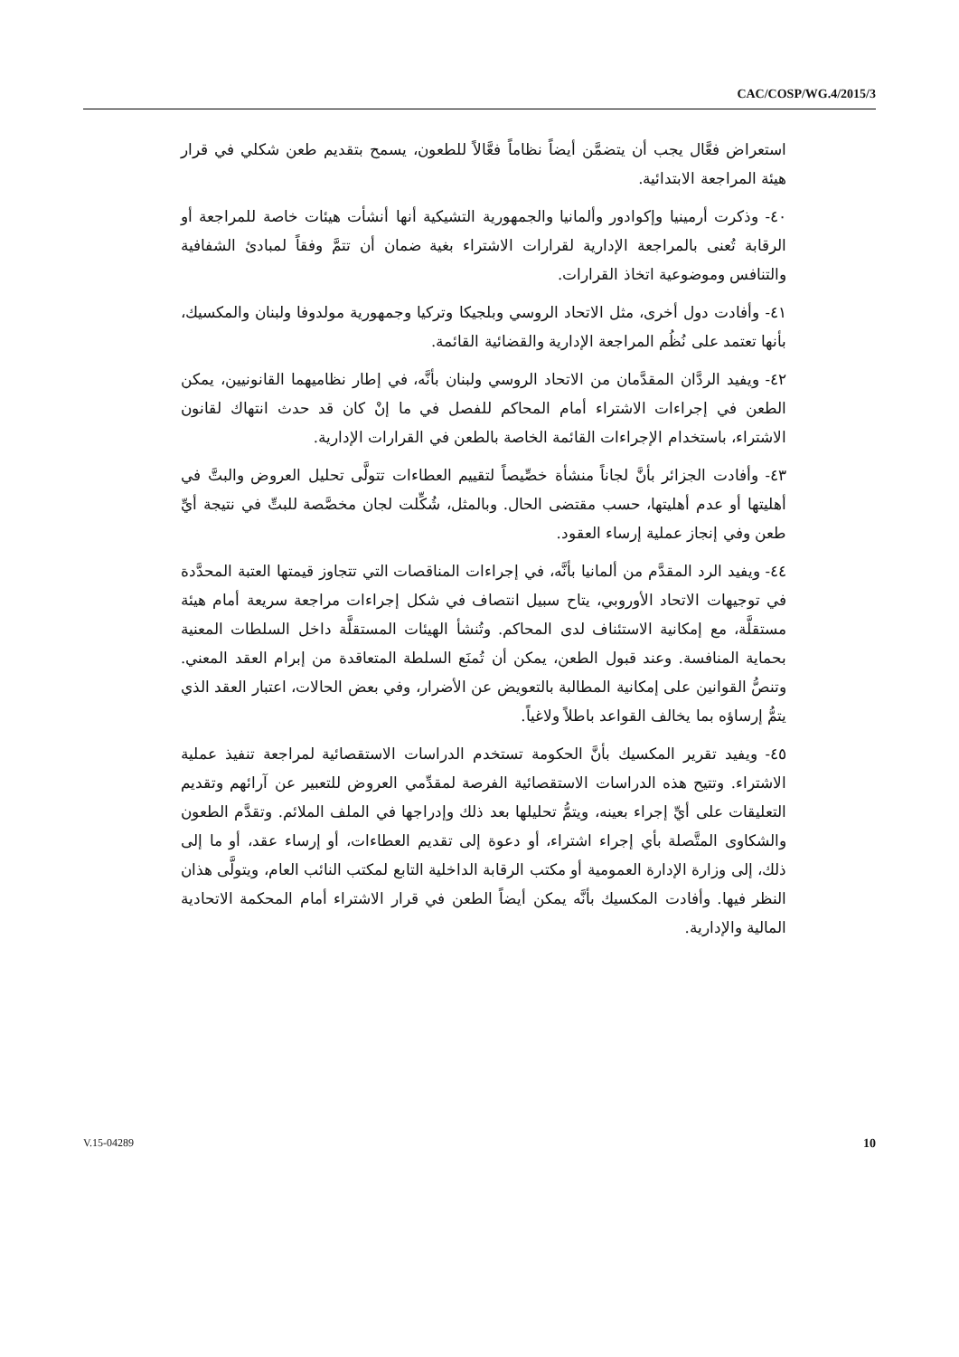CAC/COSP/WG.4/2015/3
استعراض فعَّال يجب أن يتضمَّن أيضاً نظاماً فعَّالاً للطعون، يسمح بتقديم طعن شكلي في قرار هيئة المراجعة الابتدائية.
٤٠- وذكرت أرمينيا وإكوادور وألمانيا والجمهورية التشيكية أنها أنشأت هيئات خاصة للمراجعة أو الرقابة تُعنى بالمراجعة الإدارية لقرارات الاشتراء بغية ضمان أن تتمَّ وفقاً لمبادئ الشفافية والتنافس وموضوعية اتخاذ القرارات.
٤١- وأفادت دول أخرى، مثل الاتحاد الروسي وبلجيكا وتركيا وجمهورية مولدوفا ولبنان والمكسيك، بأنها تعتمد على نُظُم المراجعة الإدارية والقضائية القائمة.
٤٢- ويفيد الردَّان المقدَّمان من الاتحاد الروسي ولبنان بأنَّه، في إطار نظاميهما القانونيين، يمكن الطعن في إجراءات الاشتراء أمام المحاكم للفصل في ما إنْ كان قد حدث انتهاك لقانون الاشتراء، باستخدام الإجراءات القائمة الخاصة بالطعن في القرارات الإدارية.
٤٣- وأفادت الجزائر بأنَّ لجاناً منشأة خصِّيصاً لتقييم العطاءات تتولَّى تحليل العروض والبتَّ في أهليتها أو عدم أهليتها، حسب مقتضى الحال. وبالمثل، شُكِّلت لجان مخصَّصة للبتِّ في نتيجة أيِّ طعن وفي إنجاز عملية إرساء العقود.
٤٤- ويفيد الرد المقدَّم من ألمانيا بأنَّه، في إجراءات المناقصات التي تتجاوز قيمتها العتبة المحدَّدة في توجيهات الاتحاد الأوروبي، يتاح سبيل انتصاف في شكل إجراءات مراجعة سريعة أمام هيئة مستقلَّة، مع إمكانية الاستئناف لدى المحاكم. وتُنشأ الهيئات المستقلَّة داخل السلطات المعنية بحماية المنافسة. وعند قبول الطعن، يمكن أن تُمنَع السلطة المتعاقدة من إبرام العقد المعني. وتنصُّ القوانين على إمكانية المطالبة بالتعويض عن الأضرار، وفي بعض الحالات، اعتبار العقد الذي يتمُّ إرساؤه بما يخالف القواعد باطلاً ولاغياً.
٤٥- ويفيد تقرير المكسيك بأنَّ الحكومة تستخدم الدراسات الاستقصائية لمراجعة تنفيذ عملية الاشتراء. وتتيح هذه الدراسات الاستقصائية الفرصة لمقدِّمي العروض للتعبير عن آرائهم وتقديم التعليقات على أيِّ إجراء بعينه، ويتمُّ تحليلها بعد ذلك وإدراجها في الملف الملائم. وتقدَّم الطعون والشكاوى المتَّصلة بأي إجراء اشتراء، أو دعوة إلى تقديم العطاءات، أو إرساء عقد، أو ما إلى ذلك، إلى وزارة الإدارة العمومية أو مكتب الرقابة الداخلية التابع لمكتب النائب العام، ويتولَّى هذان النظر فيها. وأفادت المكسيك بأنَّه يمكن أيضاً الطعن في قرار الاشتراء أمام المحكمة الاتحادية المالية والإدارية.
V.15-04289 10